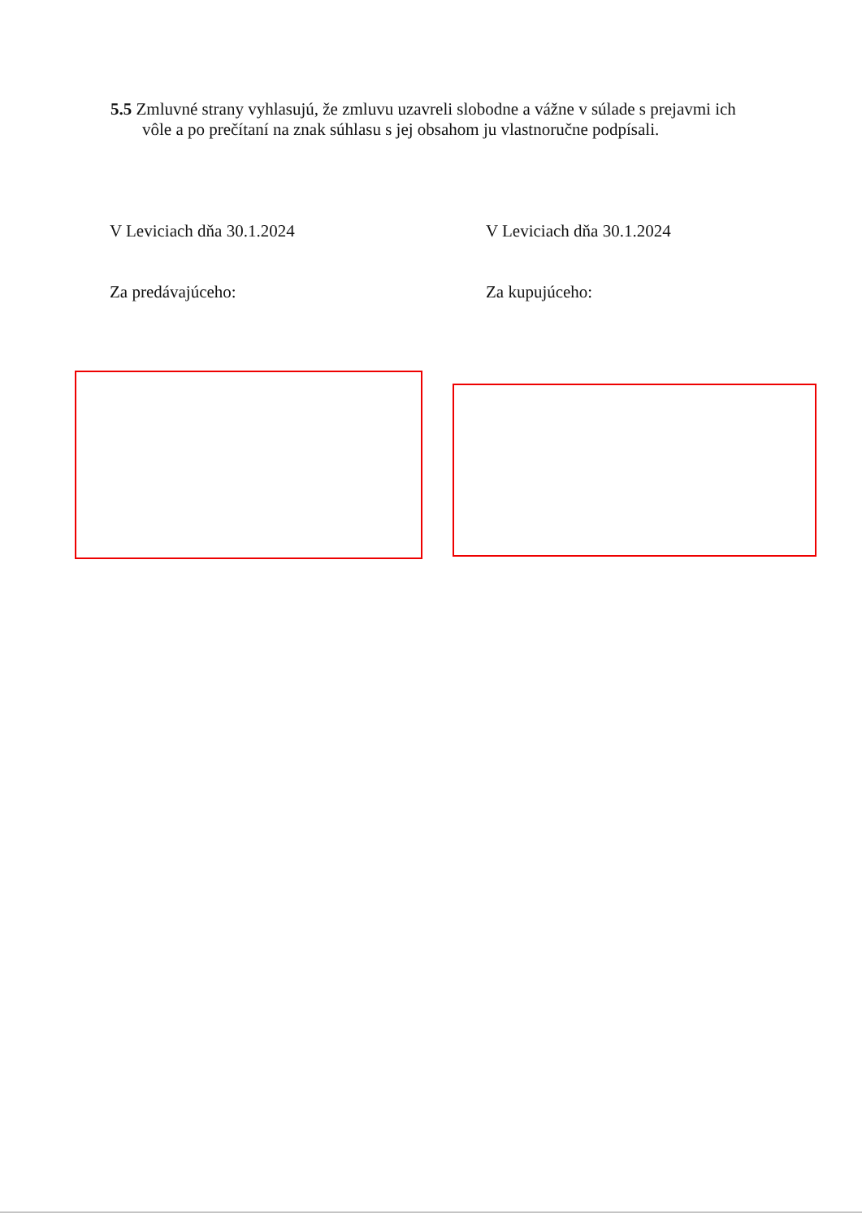5.5 Zmluvné strany vyhlasujú, že zmluvu uzavreli slobodne a vážne v súlade s prejavmi ich
vôle a po prečítaní na znak súhlasu s jej obsahom ju vlastnoručne podpísali.
V Leviciach dňa 30.1.2024 V Leviciach dňa 30.1.2024
Za predávajúceho: Za kupujúceho: